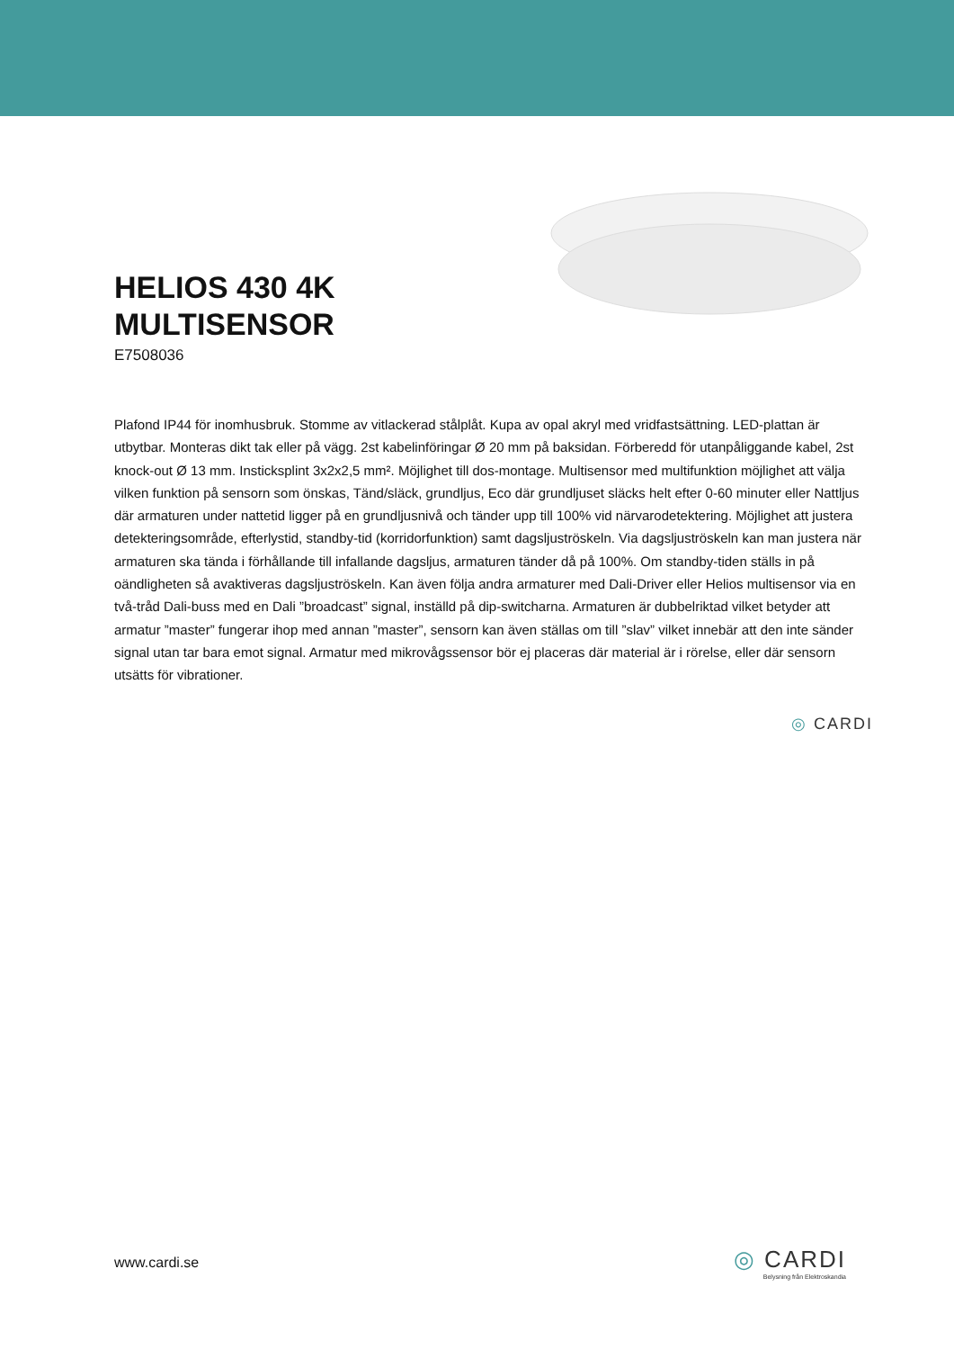HELIOS 430 4K
MULTISENSOR
E7508036
Plafond IP44 för inomhusbruk. Stomme av vitlackerad stålplåt. Kupa av opal akryl med vridfastsättning. LED-plattan är utbytbar. Monteras dikt tak eller på vägg. 2st kabelinföringar Ø 20 mm på baksidan. Förberedd för utanpåliggande kabel, 2st knock-out Ø 13 mm. Insticksplint 3x2x2,5 mm². Möjlighet till dos-montage. Multisensor med multifunktion möjlighet att välja vilken funktion på sensorn som önskas, Tänd/släck, grundljus, Eco där grundljuset släcks helt efter 0-60 minuter eller Nattljus där armaturen under nattetid ligger på en grundljusnivå och tänder upp till 100% vid närvarodetektering. Möjlighet att justera detekteringsområde, efterlystid, standby-tid (korridorfunktion) samt dagsljuströskeln. Via dagsljuströskeln kan man justera när armaturen ska tända i förhållande till infallande dagsljus, armaturen tänder då på 100%. Om standby-tiden ställs in på oändligheten så avaktiveras dagsljuströskeln. Kan även följa andra armaturer med Dali-Driver eller Helios multisensor via en två-tråd Dali-buss med en Dali ”broadcast” signal, inställd på dip-switcharna. Armaturen är dubbelriktad vilket betyder att armatur ”master” fungerar ihop med annan ”master”, sensorn kan även ställas om till ”slav” vilket innebär att den inte sänder signal utan tar bara emot signal. Armatur med mikrovågssensor bör ej placeras där material är i rörelse, eller där sensorn utsätts för vibrationer.
◎ CARDI
www.cardi.se
◎ CARDI
Belysning från Elektroskandia